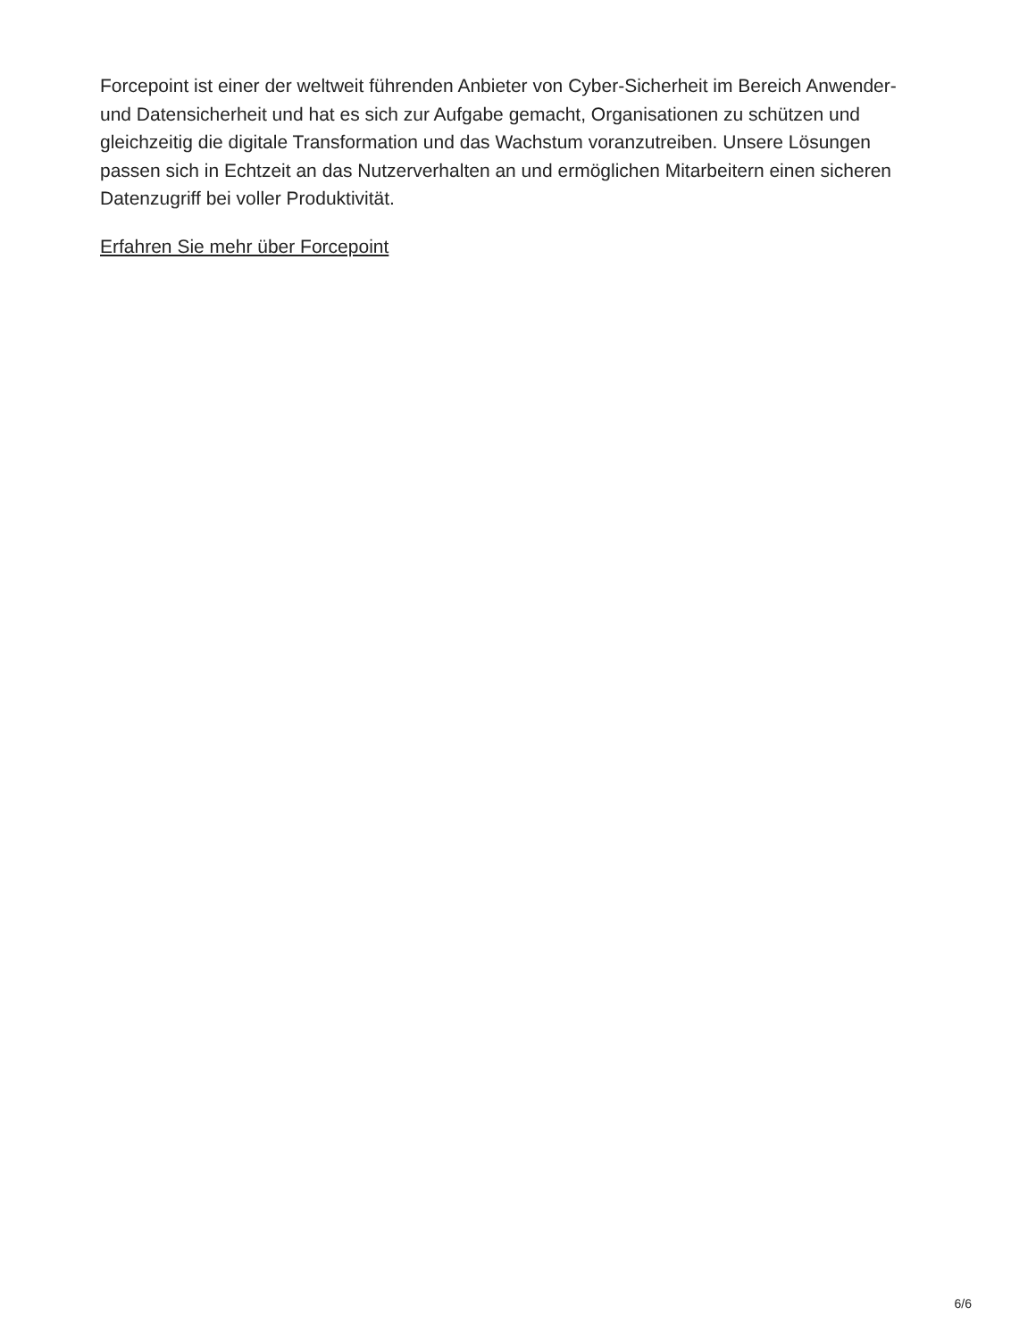Forcepoint ist einer der weltweit führenden Anbieter von Cyber-Sicherheit im Bereich Anwender- und Datensicherheit und hat es sich zur Aufgabe gemacht, Organisationen zu schützen und gleichzeitig die digitale Transformation und das Wachstum voranzutreiben. Unsere Lösungen passen sich in Echtzeit an das Nutzerverhalten an und ermöglichen Mitarbeitern einen sicheren Datenzugriff bei voller Produktivität.
Erfahren Sie mehr über Forcepoint
6/6